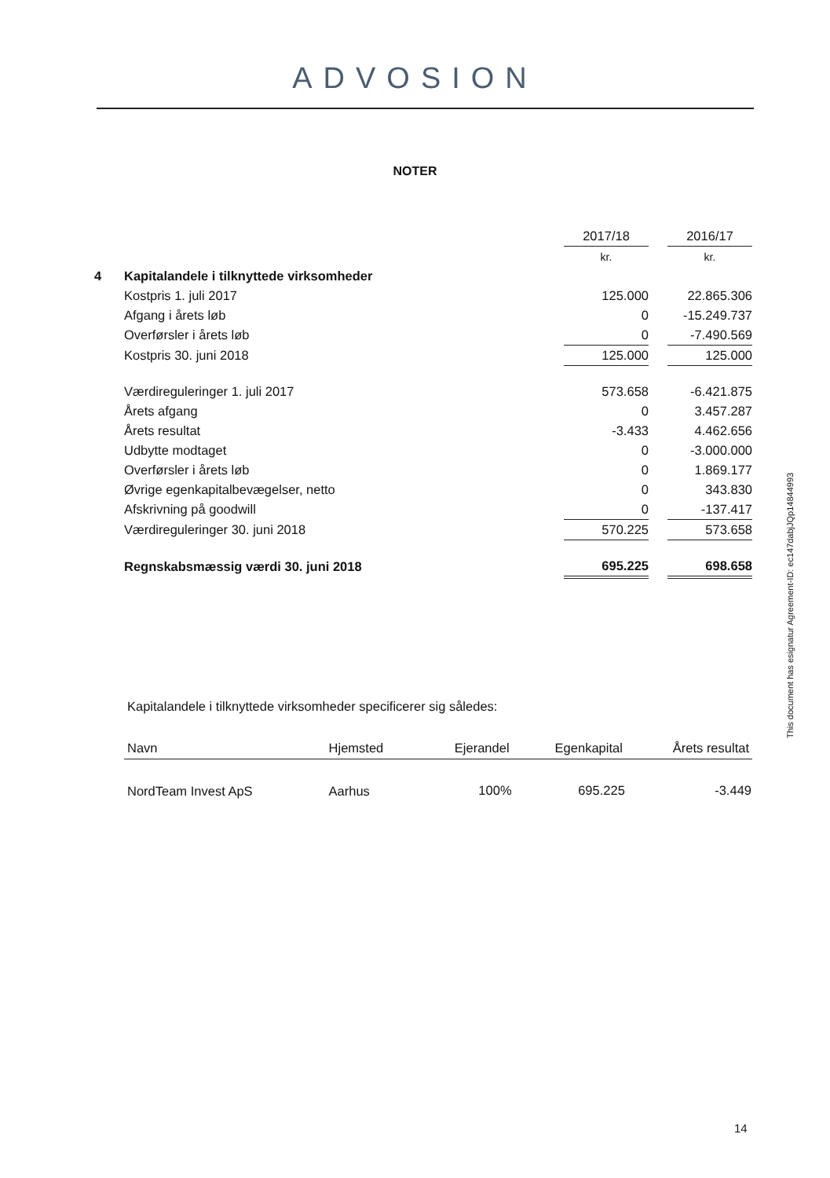ADVOSION
NOTER
| | | 2017/18 | | 2016/17 |
| | | kr. | | kr. |
| 4 | Kapitalandele i tilknyttede virksomheder | | | |
| | Kostpris 1. juli 2017 | 125.000 | | 22.865.306 |
| | Afgang i årets løb | 0 | | -15.249.737 |
| | Overførsler i årets løb | 0 | | -7.490.569 |
| | Kostpris 30. juni 2018 | 125.000 | | 125.000 |
| | Værdireguleringer 1. juli 2017 | 573.658 | | -6.421.875 |
| | Årets afgang | 0 | | 3.457.287 |
| | Årets resultat | -3.433 | | 4.462.656 |
| | Udbytte modtaget | 0 | | -3.000.000 |
| | Overførsler i årets løb | 0 | | 1.869.177 |
| | Øvrige egenkapitalbevægelser, netto | 0 | | 343.830 |
| | Afskrivning på goodwill | 0 | | -137.417 |
| | Værdireguleringer 30. juni 2018 | 570.225 | | 573.658 |
| | Regnskabsmæssig værdi 30. juni 2018 | 695.225 | | 698.658 |
| Kapitalandele i tilknyttede virksomheder specificerer sig således: | | | | |
| Navn | Hjemsted | Ejerandel | Egenkapital | Årets resultat |
| NordTeam Invest ApS | Aarhus | 100% | 695.225 | -3.449 |
This document has esignatur Agreement-ID: ec147dabjJQp14844993
14